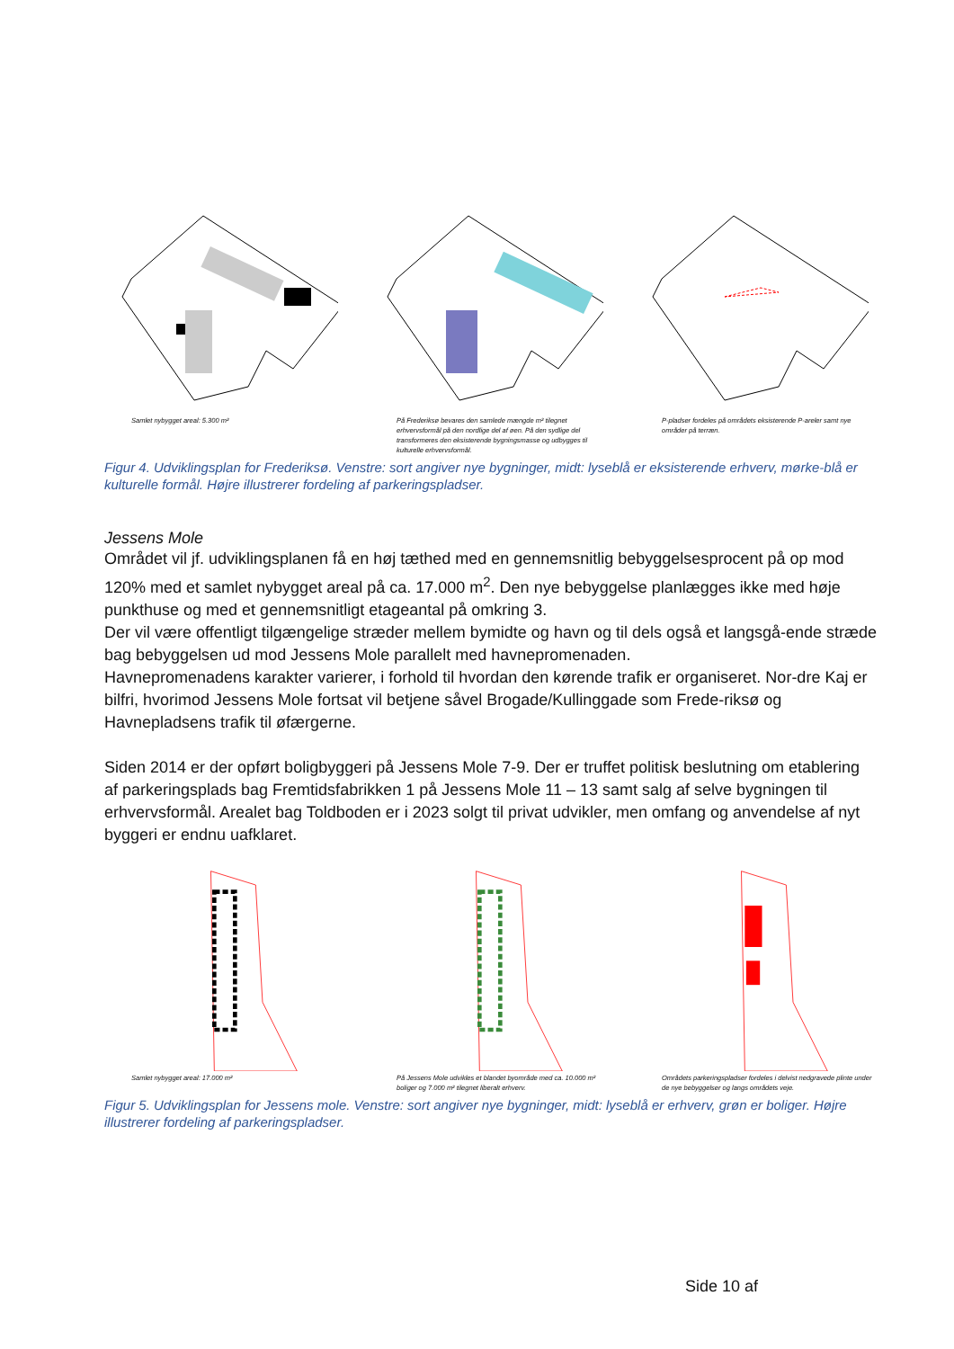Samlet nybygget areal: 5.300 m²
På Frederiksø bevares den samlede mængde m² tilegnet erhvervsformål på den nordlige del af øen. På den sydlige del transformeres den eksisterende bygningsmasse og udbygges til kulturelle erhvervsformål.
P-pladser fordeles på områdets eksisterende P-areler samt nye områder på terræn.
Figur 4. Udviklingsplan for Frederiksø. Venstre: sort angiver nye bygninger, midt: lyseblå er eksisterende erhverv, mørke-blå er kulturelle formål. Højre illustrerer fordeling af parkeringspladser.
Jessens Mole
Området vil jf. udviklingsplanen få en høj tæthed med en gennemsnitlig bebyggelsesprocent på op mod 120% med et samlet nybygget areal på ca. 17.000 m<sup>2</sup>. Den nye bebyggelse planlægges ikke med høje punkthuse og med et gennemsnitligt etageantal på omkring 3.
Der vil være offentligt tilgængelige stræder mellem bymidte og havn og til dels også et langsgå-ende stræde bag bebyggelsen ud mod Jessens Mole parallelt med havnepromenaden.
Havnepromenadens karakter varierer, i forhold til hvordan den kørende trafik er organiseret. Nor-dre Kaj er bilfri, hvorimod Jessens Mole fortsat vil betjene såvel Brogade/Kullinggade som Frede-riksø og Havnepladsens trafik til øfærgerne.
Siden 2014 er der opført boligbyggeri på Jessens Mole 7-9. Der er truffet politisk beslutning om etablering af parkeringsplads bag Fremtidsfabrikken 1 på Jessens Mole 11 – 13 samt salg af selve bygningen til erhvervsformål. Arealet bag Toldboden er i 2023 solgt til privat udvikler, men omfang og anvendelse af nyt byggeri er endnu uafklaret.
Samlet nybygget areal: 17.000 m²
På Jessens Mole udvikles et blandet byområde med ca. 10.000 m² boliger og 7.000 m² tilegnet liberalt erhverv.
Områdets parkeringspladser fordeles i delvist nedgravede plinte under de nye bebyggelser og langs områdets veje.
Figur 5. Udviklingsplan for Jessens mole. Venstre: sort angiver nye bygninger, midt: lyseblå er erhverv, grøn er boliger. Højre illustrerer fordeling af parkeringspladser.
Side 10 af